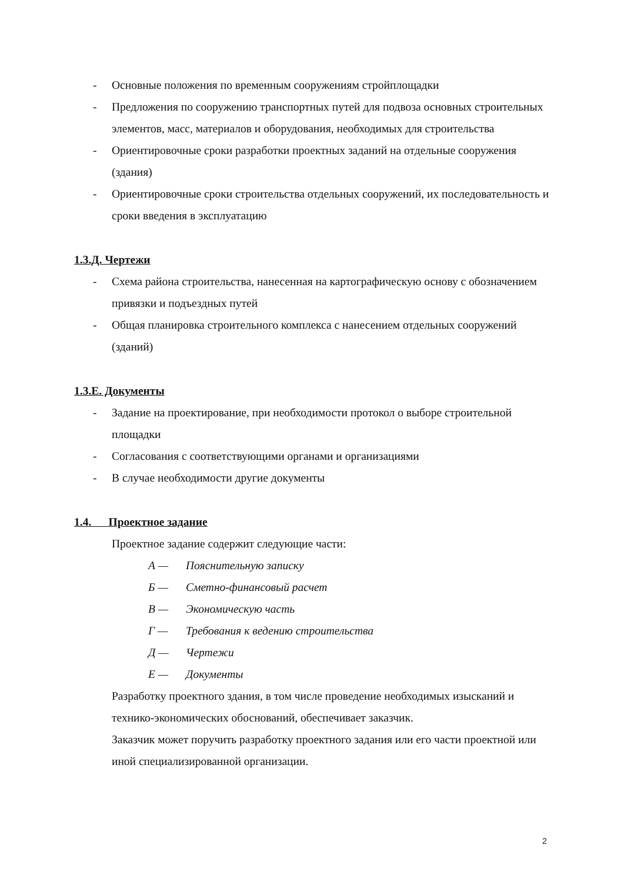- Основные положения по временным сооружениям стройплощадки
- Предложения по сооружению транспортных путей для подвоза основных строительных элементов, масс, материалов и оборудования, необходимых для строительства
- Ориентировочные сроки разработки проектных заданий на отдельные сооружения (здания)
- Ориентировочные сроки строительства отдельных сооружений, их последовательность и сроки введения в эксплуатацию
1.3.Д. Чертежи
- Схема района строительства, нанесенная на картографическую основу с обозначением привязки и подъездных путей
- Общая планировка строительного комплекса с нанесением отдельных сооружений (зданий)
1.3.Е. Документы
- Задание на проектирование, при необходимости протокол о выборе строительной площадки
- Согласования с соответствующими органами и организациями
- В случае необходимости другие документы
1.4. Проектное задание
Проектное задание содержит следующие части:
А — Пояснительную записку
Б — Сметно-финансовый расчет
В — Экономическую часть
Г — Требования к ведению строительства
Д — Чертежи
Е — Документы
Разработку проектного здания, в том числе проведение необходимых изысканий и технико-экономических обоснований, обеспечивает заказчик.
Заказчик может поручить разработку проектного задания или его части проектной или иной специализированной организации.
2